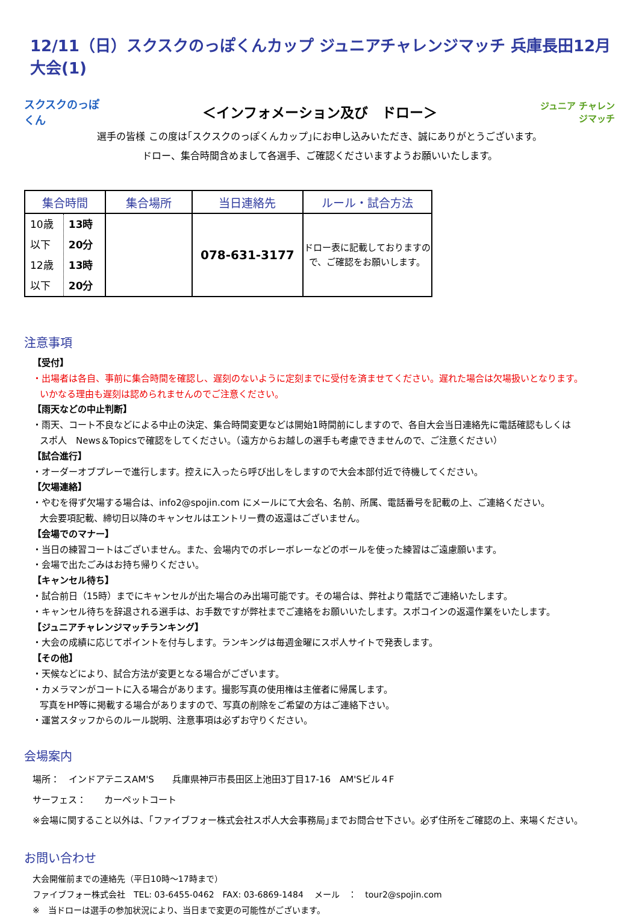12/11（日）スクスクのっぽくんカップ ジュニアチャレンジマッチ 兵庫長田12月大会(1)
スクスクのっぽくん
＜インフォメーション及び　ドロー＞
ジュニア チャレンジマッチ
選手の皆様 この度は｢スクスクのっぽくんカップ｣にお申し込みいただき、誠にありがとうございます。
ドロー、集合時間含めまして各選手、ご確認くださいますようお願いいたします。
| 集合時間 | | 集合場所 | 当日連絡先 | ルール・試合方法 |
| --- | --- | --- | --- | --- |
| 10歳以下 12歳以下 | 13時20分 13時20分 | | 078-631-3177 | ドロー表に記載しておりますので、ご確認をお願いします。 |
注意事項
【受付】
・出場者は各自、事前に集合時間を確認し、遅刻のないように定刻までに受付を済ませてください。遅れた場合は欠場扱いとなります。
いかなる理由も遅刻は認められませんのでご注意ください。
【雨天などの中止判断】
・雨天、コート不良などによる中止の決定、集合時間変更などは開始1時間前にしますので、各自大会当日連絡先に電話確認もしくは
スポ人　News＆Topicsで確認をしてください。（遠方からお越しの選手も考慮できませんので、ご注意ください）
【試合進行】
・オーダーオブプレーで進行します。控えに入ったら呼び出しをしますので大会本部付近で待機してください。
【欠場連絡】
・やむを得ず欠場する場合は、info2@spojin.com にメールにて大会名、名前、所属、電話番号を記載の上、ご連絡ください。
大会要項記載、締切日以降のキャンセルはエントリー費の返還はございません。
【会場でのマナー】
・当日の練習コートはございません。また、会場内でのボレーボレーなどのボールを使った練習はご遠慮願います。
・会場で出たごみはお持ち帰りください。
【キャンセル待ち】
・試合前日（15時）までにキャンセルが出た場合のみ出場可能です。その場合は、弊社より電話でご連絡いたします。
・キャンセル待ちを辞退される選手は、お手数ですが弊社までご連絡をお願いいたします。スポコインの返還作業をいたします。
【ジュニアチャレンジマッチランキング】
・大会の成績に応じてポイントを付与します。ランキングは毎週金曜にスポ人サイトで発表します。
【その他】
・天候などにより、試合方法が変更となる場合がございます。
・カメラマンがコートに入る場合があります。撮影写真の使用権は主催者に帰属します。
写真をHP等に掲載する場合がありますので、写真の削除をご希望の方はご連絡下さい。
・運営スタッフからのルール説明、注意事項は必ずお守りください。
会場案内
場所：　インドアテニスAM'S　　兵庫県神戸市長田区上池田3丁目17-16　AM'Sビル４F
サーフェス：　　カーペットコート
※会場に関すること以外は、｢ファイブフォー株式会社スポ人大会事務局｣までお問合せ下さい。必ず住所をご確認の上、来場ください。
お問い合わせ
大会開催前までの連絡先（平日10時～17時まで）
ファイブフォー株式会社　TEL: 03-6455-0462　FAX: 03-6869-1484　 メール　：　tour2@spojin.com
※　当ドローは選手の参加状況により、当日まで変更の可能性がございます。